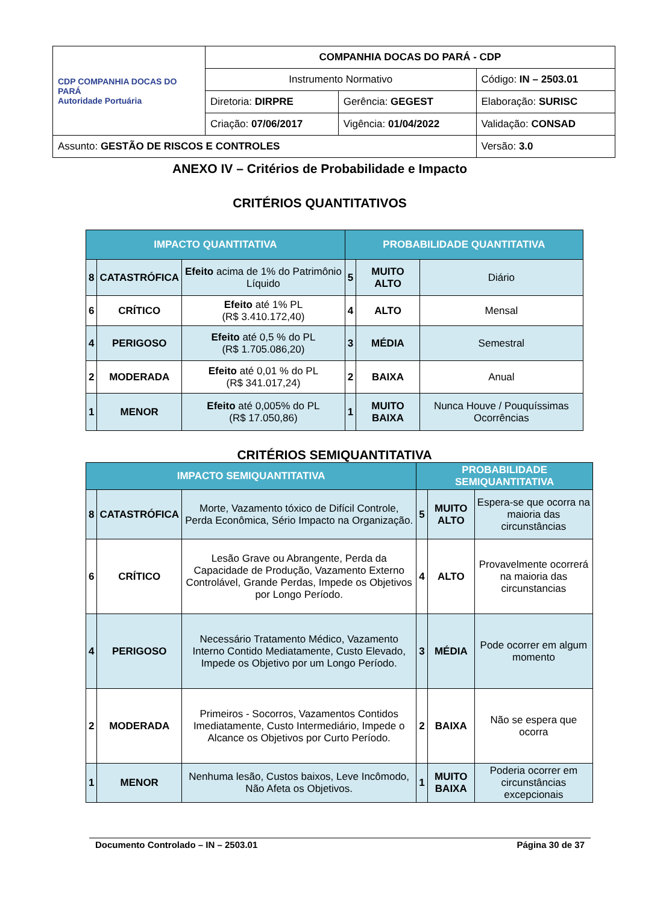| CDP COMPANHIA DOCAS DO PARÁ Autoridade Portuária | COMPANHIA DOCAS DO PARÁ - CDP | | |
| | Instrumento Normativo | | Código: IN – 2503.01 |
| | Diretoria: DIRPRE | Gerência: GEGEST | Elaboração: SURISC |
| | Criação: 07/06/2017 | Vigência: 01/04/2022 | Validação: CONSAD |
| Assunto: GESTÃO DE RISCOS E CONTROLES | | | Versão: 3.0 |
ANEXO IV – Critérios de Probabilidade e Impacto
CRITÉRIOS QUANTITATIVOS
| IMPACTO QUANTITATIVA | | | PROBABILIDADE QUANTITATIVA | | |
| --- | --- | --- | --- | --- | --- |
| 8 | CATASTRÓFICA | Efeito acima de 1% do Patrimônio Líquido | 5 | MUITO ALTO | Diário |
| 6 | CRÍTICO | Efeito até 1% PL (R$ 3.410.172,40) | 4 | ALTO | Mensal |
| 4 | PERIGOSO | Efeito até 0,5 % do PL (R$ 1.705.086,20) | 3 | MÉDIA | Semestral |
| 2 | MODERADA | Efeito até 0,01 % do PL (R$ 341.017,24) | 2 | BAIXA | Anual |
| 1 | MENOR | Efeito até 0,005% do PL (R$ 17.050,86) | 1 | MUITO BAIXA | Nunca Houve / Pouquíssimas Ocorrências |
CRITÉRIOS SEMIQUANTITATIVA
| IMPACTO SEMIQUANTITATIVA | | | PROBABILIDADE SEMIQUANTITATIVA | | |
| --- | --- | --- | --- | --- | --- |
| 8 | CATASTRÓFICA | Morte, Vazamento tóxico de Difícil Controle, Perda Econômica, Sério Impacto na Organização. | 5 | MUITO ALTO | Espera-se que ocorra na maioria das circunstâncias |
| 6 | CRÍTICO | Lesão Grave ou Abrangente, Perda da Capacidade de Produção, Vazamento Externo Controlável, Grande Perdas, Impede os Objetivos por Longo Período. | 4 | ALTO | Provavelmente ocorrerá na maioria das circunstancias |
| 4 | PERIGOSO | Necessário Tratamento Médico, Vazamento Interno Contido Mediatamente, Custo Elevado, Impede os Objetivo por um Longo Período. | 3 | MÉDIA | Pode ocorrer em algum momento |
| 2 | MODERADA | Primeiros - Socorros, Vazamentos Contidos Imediatamente, Custo Intermediário, Impede o Alcance os Objetivos por Curto Período. | 2 | BAIXA | Não se espera que ocorra |
| 1 | MENOR | Nenhuma lesão, Custos baixos, Leve Incômodo, Não Afeta os Objetivos. | 1 | MUITO BAIXA | Poderia ocorrer em circunstâncias excepcionais |
Documento Controlado – IN – 2503.01 Página 30 de 37